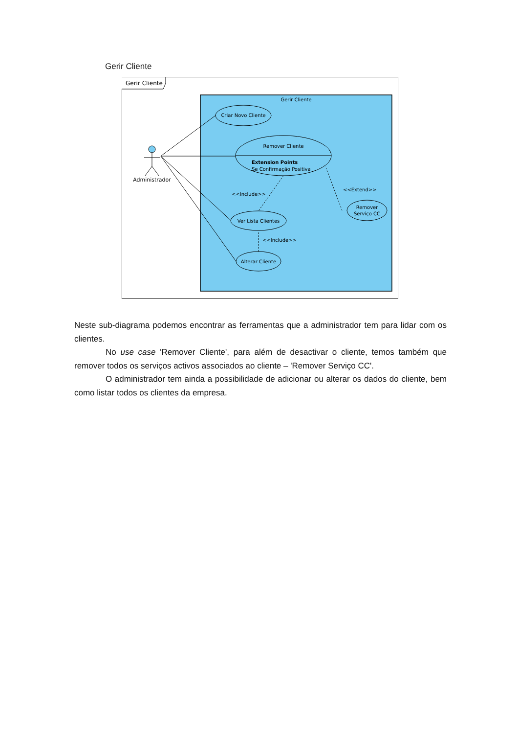Gerir Cliente
Gerir Cliente
Gerir Cliente
Criar Novo Cliente
Remover Cliente
Extension Points
Se Confirmação Positiva
Ver Lista Clientes
Alterar Cliente
Remover
Serviço CC
Administrador
<<Include>>
<<Include>>
<<Extend>>
Neste sub-diagrama podemos encontrar as ferramentas que a administrador tem para lidar com os clientes.
No use case 'Remover Cliente', para além de desactivar o cliente, temos também que remover todos os serviços activos associados ao cliente – 'Remover Serviço CC'.
O administrador tem ainda a possibilidade de adicionar ou alterar os dados do cliente, bem como listar todos os clientes da empresa.